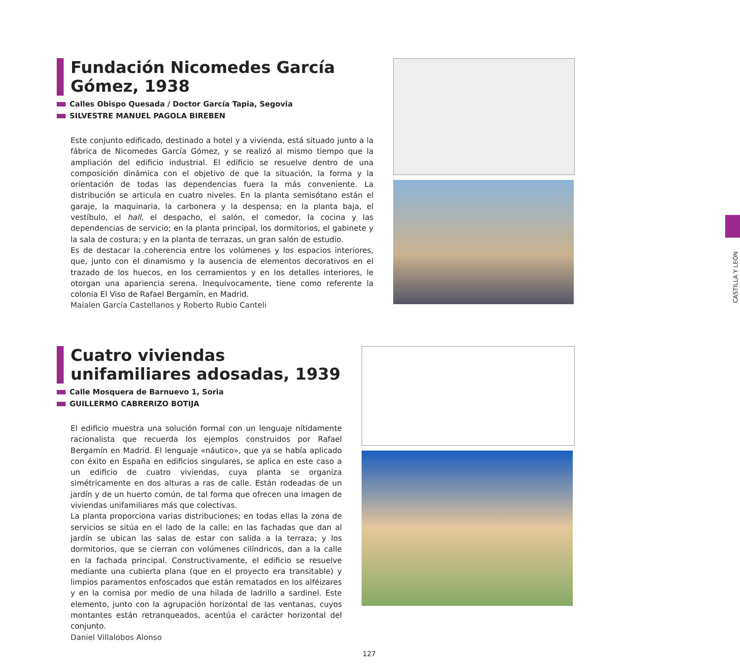Fundación Nicomedes García Gómez, 1938
Calles Obispo Quesada / Doctor García Tapia, Segovia
SILVESTRE MANUEL PAGOLA BIREBEN
Este conjunto edificado, destinado a hotel y a vivienda, está situado junto a la fábrica de Nicomedes García Gómez, y se realizó al mismo tiempo que la ampliación del edificio industrial. El edificio se resuelve dentro de una composición dinámica con el objetivo de que la situación, la forma y la orientación de todas las dependencias fuera la más conveniente. La distribución se articula en cuatro niveles. En la planta semisótano están el garaje, la maquinaria, la carbonera y la despensa; en la planta baja, el vestíbulo, el hall, el despacho, el salón, el comedor, la cocina y las dependencias de servicio; en la planta principal, los dormitorios, el gabinete y la sala de costura; y en la planta de terrazas, un gran salón de estudio.
Es de destacar la coherencia entre los volúmenes y los espacios interiores, que, junto con el dinamismo y la ausencia de elementos decorativos en el trazado de los huecos, en los cerramientos y en los detalles interiores, le otorgan una apariencia serena. Inequívocamente, tiene como referente la colonia El Viso de Rafael Bergamín, en Madrid.
Maialen García Castellanos y Roberto Rubio Canteli
Cuatro viviendas unifamiliares adosadas, 1939
Calle Mosquera de Barnuevo 1, Soria
GUILLERMO CABRERIZO BOTIJA
El edificio muestra una solución formal con un lenguaje nítidamente racionalista que recuerda los ejemplos construidos por Rafael Bergamín en Madrid. El lenguaje «náutico», que ya se había aplicado con éxito en España en edificios singulares, se aplica en este caso a un edificio de cuatro viviendas, cuya planta se organiza simétricamente en dos alturas a ras de calle. Están rodeadas de un jardín y de un huerto común, de tal forma que ofrecen una imagen de viviendas unifamiliares más que colectivas.
La planta proporciona varias distribuciones; en todas ellas la zona de servicios se sitúa en el lado de la calle; en las fachadas que dan al jardín se ubican las salas de estar con salida a la terraza; y los dormitorios, que se cierran con volúmenes cilíndricos, dan a la calle en la fachada principal. Constructivamente, el edificio se resuelve mediante una cubierta plana (que en el proyecto era transitable) y limpios paramentos enfoscados que están rematados en los alféizares y en la cornisa por medio de una hilada de ladrillo a sardinel. Este elemento, junto con la agrupación horizontal de las ventanas, cuyos montantes están retranqueados, acentúa el carácter horizontal del conjunto.
Daniel Villalobos Alonso
CASTILLA Y LEÓN
127